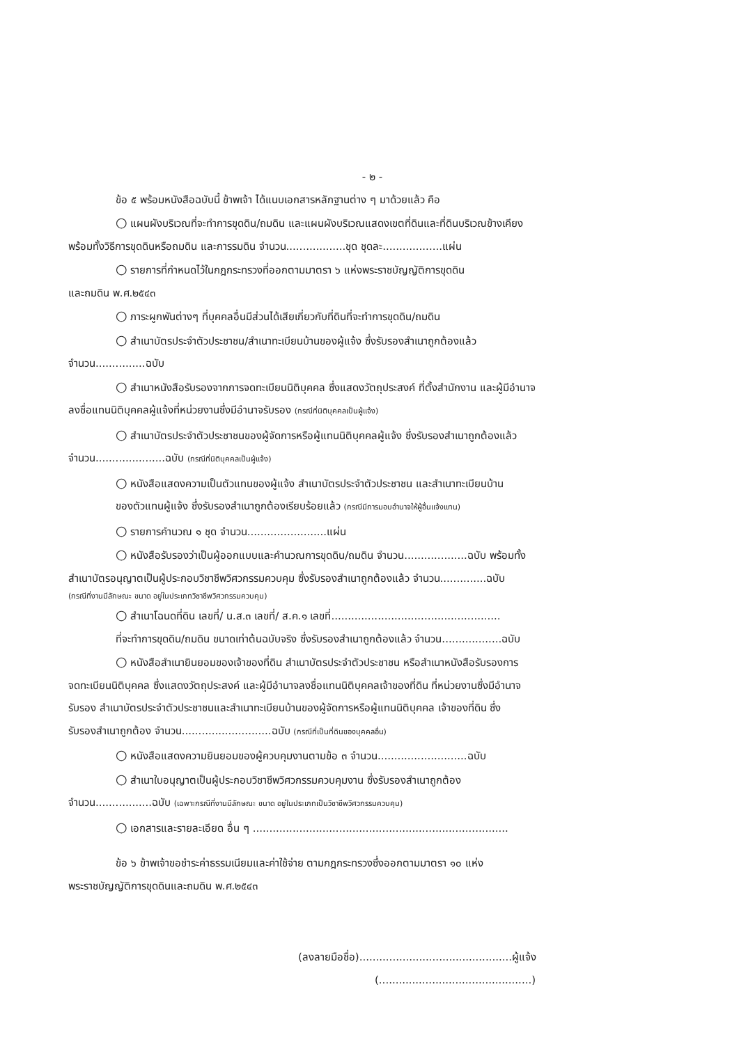- ๒ -
ข้อ ๕ พร้อมหนังสือฉบับนี้ ข้าพเจ้า ได้แนบเอกสารหลักฐานต่าง ๆ มาด้วยแล้ว คือ
○ แผนผังบริเวณที่จะทำการขุดดิน/ถมดิน และแผนผังบริเวณแสดงเขตที่ดินและที่ดินบริเวณข้างเคียง
พร้อมทั้งวิธีการขุดดินหรือถมดิน และการรมดิน จำนวน..................ชุด ชุดละ..................แผ่น
○ รายการที่กำหนดไว้ในกฎกระทรวงที่ออกตามมาตรา ๖ แห่งพระราชบัญญัติการขุดดิน
และถมดิน พ.ศ.๒๕๔๓
○ ภาระผูกพันต่างๆ ที่บุคคลอื่นมีส่วนได้เสียเกี่ยวกับที่ดินที่จะทำการขุดดิน/ถมดิน
○ สำเนาบัตรประจำตัวประชาชน/สำเนาทะเบียนบ้านของผู้แจ้ง ซึ่งรับรองสำเนาถูกต้องแล้ว
จำนวน...............ฉบับ
○ สำเนาหนังสือรับรองจากการจดทะเบียนนิติบุคคล ซึ่งแสดงวัตถุประสงค์ ที่ตั้งสำนักงาน และผู้มีอำนาจ
ลงชื่อแทนนิติบุคคลผู้แจ้งที่หน่วยงานซึ่งมีอำนาจรับรอง (กรณีที่นิติบุคคลเป็นผู้แจ้ง)
○ สำเนาบัตรประจำตัวประชาชนของผู้จัดการหรือผู้แทนนิติบุคคลผู้แจ้ง ซึ่งรับรองสำเนาถูกต้องแล้ว
จำนวน.....................ฉบับ (กรณีที่นิติบุคคลเป็นผู้แจ้ง)
○ หนังสือแสดงความเป็นตัวแทนของผู้แจ้ง สำเนาบัตรประจำตัวประชาชน และสำเนาทะเบียนบ้าน
ของตัวแทนผู้แจ้ง ซึ่งรับรองสำเนาถูกต้องเรียบร้อยแล้ว (กรณีมีการมอบอำนาจให้ผู้อื่นแจ้งแทน)
○ รายการคำนวณ ๑ ชุด จำนวน........................แผ่น
○ หนังสือรับรองว่าเป็นผู้ออกแบบและคำนวณการขุดดิน/ถมดิน จำนวน...................ฉบับ พร้อมทั้ง
สำเนาบัตรอนุญาตเป็นผู้ประกอบวิชาชีพวิศวกรรมควบคุม ซึ่งรับรองสำเนาถูกต้องแล้ว จำนวน..............ฉบับ
(กรณีที่งานมีลักษณะ ขนาด อยู่ในประเภทวิชาชีพวิศวกรรมควบคุม)
○ สำเนาโฉนดที่ดิน เลขที่/ น.ส.๓ เลขที่/ ส.ค.๑ เลขที่...................................................
ที่จะทำการขุดดิน/ถมดิน ขนาดเท่าต้นฉบับจริง ซึ่งรับรองสำเนาถูกต้องแล้ว จำนวน..................ฉบับ
○ หนังสือสำเนายินยอมของเจ้าของที่ดิน สำเนาบัตรประจำตัวประชาชน หรือสำเนาหนังสือรับรองการ
จดทะเบียนนิติบุคคล ซึ่งแสดงวัตถุประสงค์ และผู้มีอำนาจลงชื่อแทนนิติบุคคลเจ้าของที่ดิน ที่หน่วยงานซึ่งมีอำนาจ
รับรอง สำเนาบัตรประจำตัวประชาชนและสำเนาทะเบียนบ้านของผู้จัดการหรือผู้แทนนิติบุคคล เจ้าของที่ดิน ซึ่ง
รับรองสำเนาถูกต้อง จำนวน...........................ฉบับ (กรณีที่เป็นที่ดินของบุคคลอื่น)
○ หนังสือแสดงความยินยอมของผู้ควบคุมงานตามข้อ ๓ จำนวน...........................ฉบับ
○ สำเนาใบอนุญาตเป็นผู้ประกอบวิชาชีพวิศวกรรมควบคุมงาน ซึ่งรับรองสำเนาถูกต้อง
จำนวน.................ฉบับ (เฉพาะกรณีที่งานมีลักษณะ ขนาด อยู่ในประเภทเป็นวิชาชีพวิศวกรรมควบคุม)
○ เอกสารและรายละเอียด อื่น ๆ .............................................................................
ข้อ ๖ ข้าพเจ้าขอชำระค่าธรรมเนียมและค่าใช้จ่าย ตามกฎกระทรวงซึ่งออกตามมาตรา ๑๐ แห่ง
พระราชบัญญัติการขุดดินและถมดิน พ.ศ.๒๕๔๓
(ลงลายมือชื่อ)..............................................ผู้แจ้ง
(..............................................)